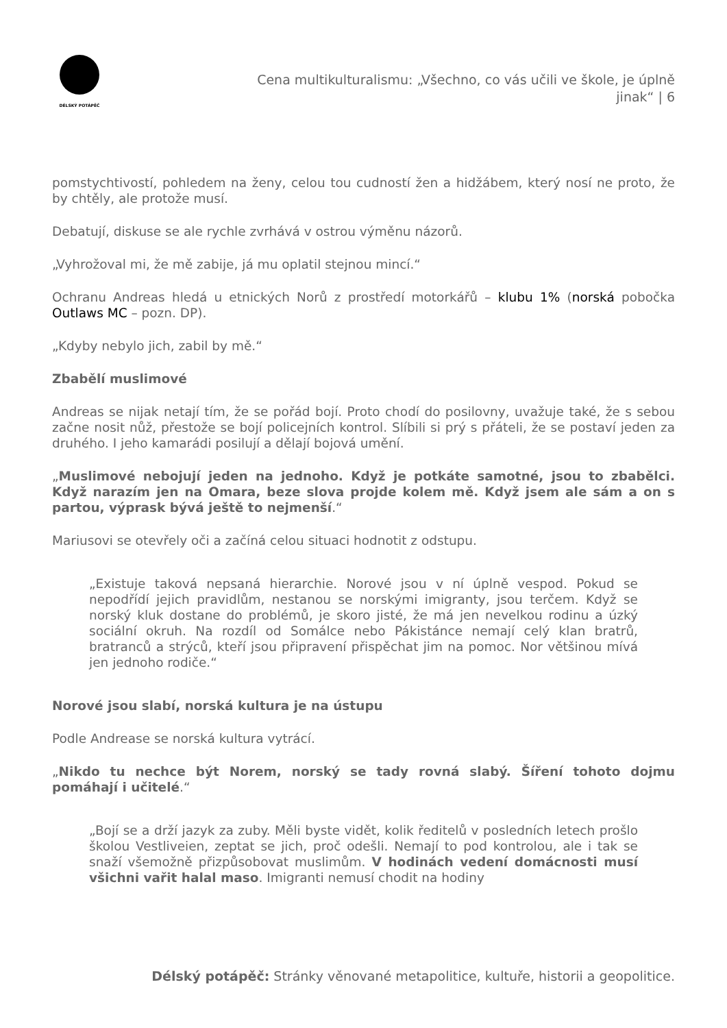DÉLSKÝ POTÁPĚČ
Cena multikulturalismu: „Všechno, co vás učili ve škole, je úplně jinak“ | 6
pomstychtivostí, pohledem na ženy, celou tou cudností žen a hidžábem, který nosí ne proto, že by chtěly, ale protože musí.
Debatují, diskuse se ale rychle zvrhává v ostrou výměnu názorů.
„Vyhrožoval mi, že mě zabije, já mu oplatil stejnou mincí.“
Ochranu Andreas hledá u etnických Norů z prostředí motorkářů – klubu 1% (norská pobočka Outlaws MC – pozn. DP).
„Kdyby nebylo jich, zabil by mě.“
Zbabělí muslimové
Andreas se nijak netají tím, že se pořád bojí. Proto chodí do posilovny, uvažuje také, že s sebou začne nosit nůž, přestože se bojí policejních kontrol. Slíbili si prý s přáteli, že se postaví jeden za druhého. I jeho kamarádi posilují a dělají bojová umění.
„Muslimové nebojují jeden na jednoho. Když je potkáte samotné, jsou to zbabělci. Když narazím jen na Omara, beze slova projde kolem mě. Když jsem ale sám a on s partou, výprask bývá ještě to nejmenší.“
Mariusovi se otevřely oči a začíná celou situaci hodnotit z odstupu.
„Existuje taková nepsaná hierarchie. Norové jsou v ní úplně vespod. Pokud se nepodřídí jejich pravidlům, nestanou se norskými imigranty, jsou terčem. Když se norský kluk dostane do problémů, je skoro jisté, že má jen nevelkou rodinu a úzký sociální okruh. Na rozdíl od Somálce nebo Pákistánce nemají celý klan bratrů, bratranců a strýců, kteří jsou připravení přispěchat jim na pomoc. Nor většinou mívá jen jednoho rodiče.“
Norové jsou slabí, norská kultura je na ústupu
Podle Andrease se norská kultura vytrácí.
„Nikdo tu nechce být Norem, norský se tady rovná slabý. Šíření tohoto dojmu pomáhají i učitelé.“
„Bojí se a drží jazyk za zuby. Měli byste vidět, kolik ředitelů v posledních letech prošlo školou Vestliveien, zeptat se jich, proč odešli. Nemají to pod kontrolou, ale i tak se snaží všemožně přizpůsobovat muslimům. V hodinách vedení domácnosti musí všichni vařit halal maso. Imigranti nemusí chodit na hodiny
Délský potápěč: Stránky věnované metapolitice, kultuře, historii a geopolitice.